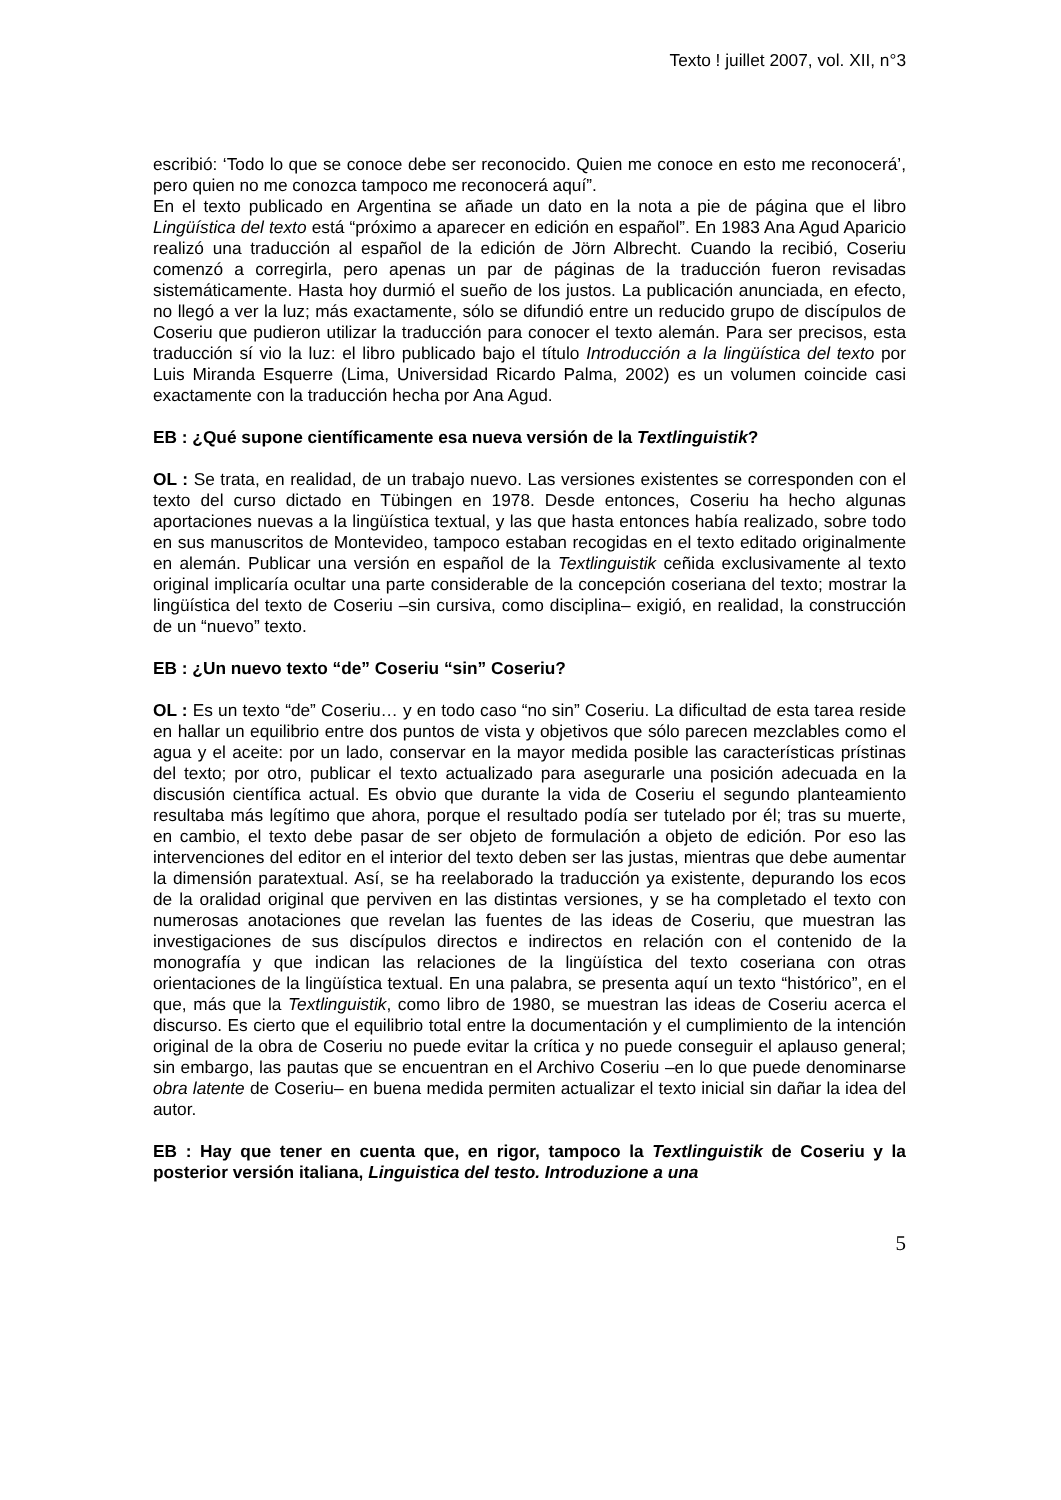Texto ! juillet 2007, vol. XII, n°3
escribió: ‘Todo lo que se conoce debe ser reconocido. Quien me conoce en esto me reconocerá’, pero quien no me conozca tampoco me reconocerá aquí”.
En el texto publicado en Argentina se añade un dato en la nota a pie de página que el libro Lingüística del texto está “próximo a aparecer en edición en español”. En 1983 Ana Agud Aparicio realizó una traducción al español de la edición de Jörn Albrecht. Cuando la recibió, Coseriu comenzó a corregirla, pero apenas un par de páginas de la traducción fueron revisadas sistemáticamente. Hasta hoy durmió el sueño de los justos. La publicación anunciada, en efecto, no llegó a ver la luz; más exactamente, sólo se difundió entre un reducido grupo de discípulos de Coseriu que pudieron utilizar la traducción para conocer el texto alemán. Para ser precisos, esta traducción sí vio la luz: el libro publicado bajo el título Introducción a la lingüística del texto por Luis Miranda Esquerre (Lima, Universidad Ricardo Palma, 2002) es un volumen coincide casi exactamente con la traducción hecha por Ana Agud.
EB : ¿Qué supone científicamente esa nueva versión de la Textlinguistik?
OL : Se trata, en realidad, de un trabajo nuevo. Las versiones existentes se corresponden con el texto del curso dictado en Tübingen en 1978. Desde entonces, Coseriu ha hecho algunas aportaciones nuevas a la lingüística textual, y las que hasta entonces había realizado, sobre todo en sus manuscritos de Montevideo, tampoco estaban recogidas en el texto editado originalmente en alemán. Publicar una versión en español de la Textlinguistik ceñida exclusivamente al texto original implicaría ocultar una parte considerable de la concepción coseriana del texto; mostrar la lingüística del texto de Coseriu –sin cursiva, como disciplina– exigió, en realidad, la construcción de un “nuevo” texto.
EB : ¿Un nuevo texto “de” Coseriu “sin” Coseriu?
OL : Es un texto “de” Coseriu… y en todo caso “no sin” Coseriu. La dificultad de esta tarea reside en hallar un equilibrio entre dos puntos de vista y objetivos que sólo parecen mezclables como el agua y el aceite: por un lado, conservar en la mayor medida posible las características prístinas del texto; por otro, publicar el texto actualizado para asegurarle una posición adecuada en la discusión científica actual. Es obvio que durante la vida de Coseriu el segundo planteamiento resultaba más legítimo que ahora, porque el resultado podía ser tutelado por él; tras su muerte, en cambio, el texto debe pasar de ser objeto de formulación a objeto de edición. Por eso las intervenciones del editor en el interior del texto deben ser las justas, mientras que debe aumentar la dimensión paratextual. Así, se ha reelaborado la traducción ya existente, depurando los ecos de la oralidad original que perviven en las distintas versiones, y se ha completado el texto con numerosas anotaciones que revelan las fuentes de las ideas de Coseriu, que muestran las investigaciones de sus discípulos directos e indirectos en relación con el contenido de la monografía y que indican las relaciones de la lingüística del texto coseriana con otras orientaciones de la lingüística textual. En una palabra, se presenta aquí un texto “histórico”, en el que, más que la Textlinguistik, como libro de 1980, se muestran las ideas de Coseriu acerca el discurso. Es cierto que el equilibrio total entre la documentación y el cumplimiento de la intención original de la obra de Coseriu no puede evitar la crítica y no puede conseguir el aplauso general; sin embargo, las pautas que se encuentran en el Archivo Coseriu –en lo que puede denominarse obra latente de Coseriu– en buena medida permiten actualizar el texto inicial sin dañar la idea del autor.
EB : Hay que tener en cuenta que, en rigor, tampoco la Textlinguistik de Coseriu y la posterior versión italiana, Linguistica del testo. Introduzione a una
5